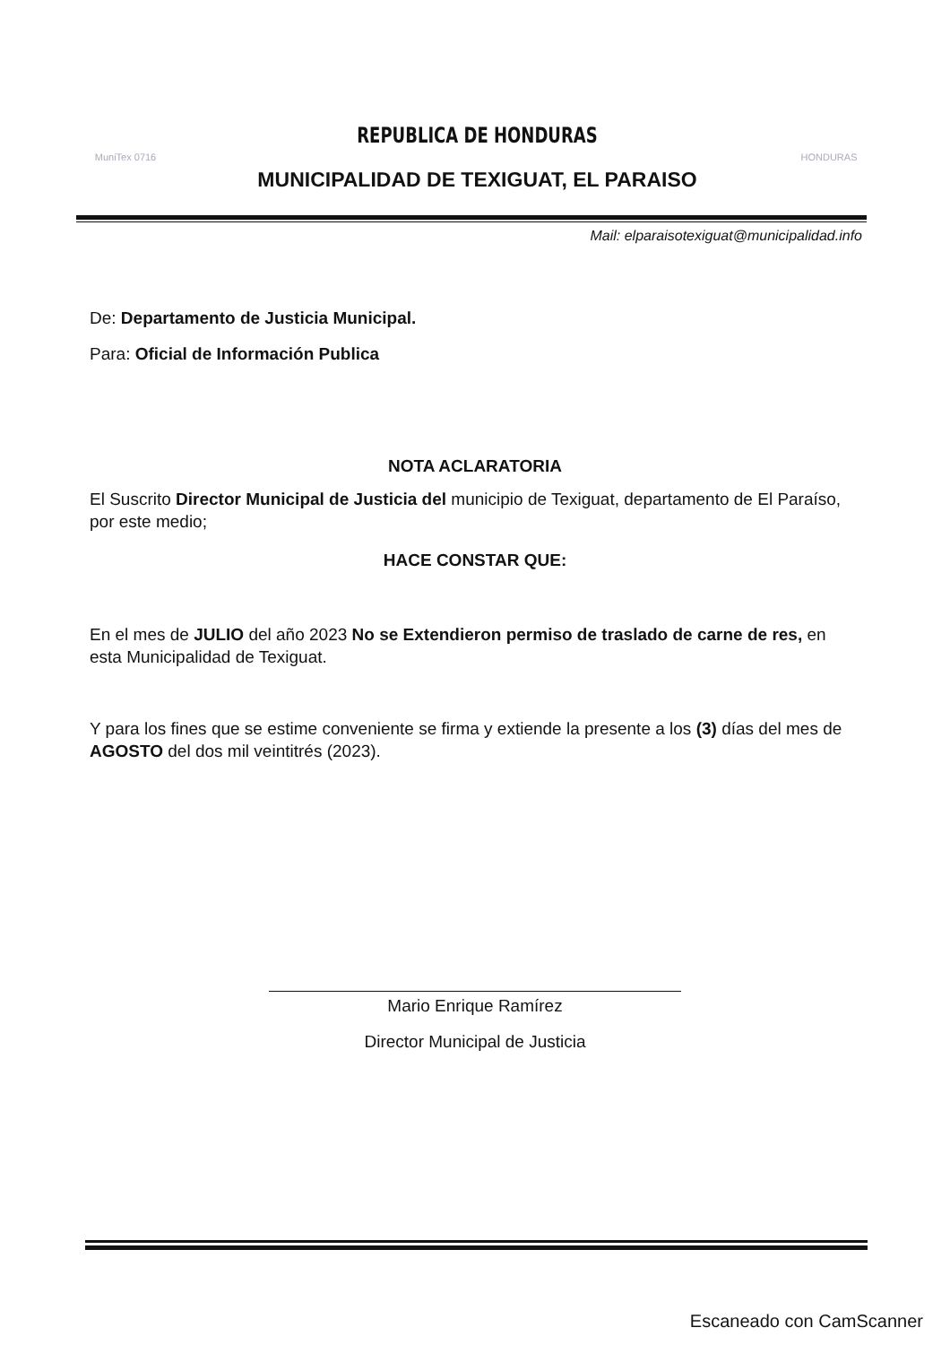MuniTex 0716
REPUBLICA DE HONDURAS
MUNICIPALIDAD DE TEXIGUAT, EL PARAISO
HONDURAS
Mail: elparaisotexiguat@municipalidad.info
De: Departamento de Justicia Municipal.
Para: Oficial de Información Publica
NOTA ACLARATORIA
El Suscrito Director Municipal de Justicia del municipio de Texiguat, departamento de El Paraíso, por este medio;
HACE CONSTAR QUE:
En el mes de JULIO del año 2023 No se Extendieron permiso de traslado de carne de res, en esta Municipalidad de Texiguat.
Y para los fines que se estime conveniente se firma y extiende la presente a los (3) días del mes de AGOSTO del dos mil veintitrés (2023).
Mario Enrique Ramírez
Director Municipal de Justicia
Escaneado con CamScanner